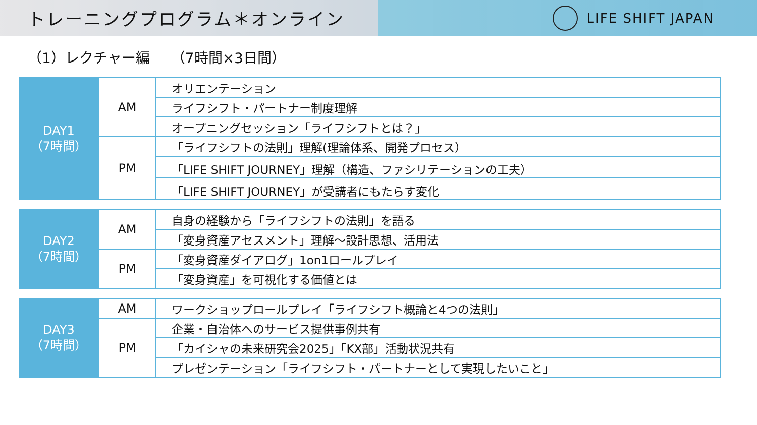トレーニングプログラム＊オンライン
LIFE SHIFT JAPAN
（1）レクチャー編　　（7時間×3日間）
| DAY1 （7時間） | AM | オリエンテーション |
| | | ライフシフト・パートナー制度理解 |
| | | オープニングセッション「ライフシフトとは？」 |
| | PM | 「ライフシフトの法則」理解(理論体系、開発プロセス） |
| | | 「LIFE SHIFT JOURNEY」理解（構造、ファシリテーションの工夫） |
| | | 「LIFE SHIFT JOURNEY」が受講者にもたらす変化 |
| DAY2 （7時間） | AM | 自身の経験から「ライフシフトの法則」を語る |
| | | 「変身資産アセスメント」理解～設計思想、活用法 |
| | PM | 「変身資産ダイアログ」1on1ロールプレイ |
| | | 「変身資産」を可視化する価値とは |
| DAY3 （7時間） | AM | ワークショップロールプレイ「ライフシフト概論と4つの法則」 |
| | PM | 企業・自治体へのサービス提供事例共有 |
| | | 「カイシャの未来研究会2025」「KX部」活動状況共有 |
| | | プレゼンテーション「ライフシフト・パートナーとして実現したいこと」 |